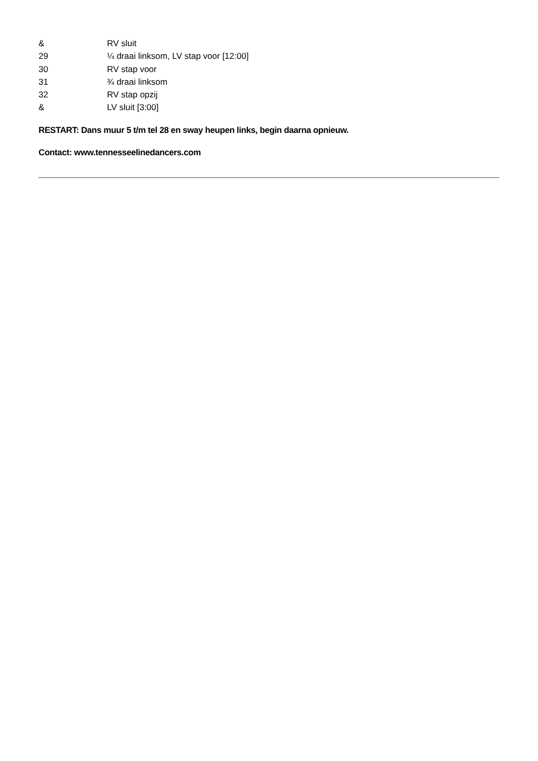| & | RV sluit |
| 29 | ¼ draai linksom, LV stap voor [12:00] |
| 30 | RV stap voor |
| 31 | ¾ draai linksom |
| 32 | RV stap opzij |
| & | LV sluit [3:00] |
RESTART: Dans muur 5 t/m tel 28 en sway heupen links, begin daarna opnieuw.
Contact: www.tennesseelinedancers.com